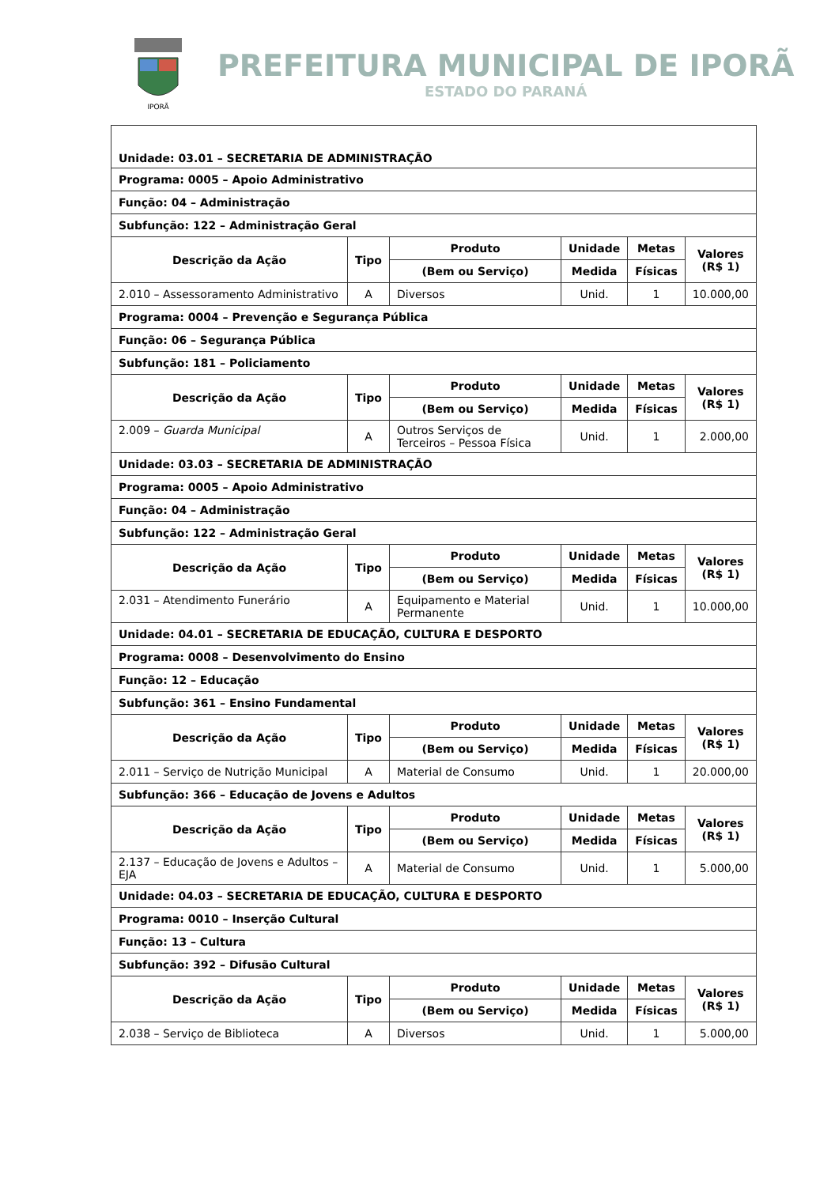IPORÃ
PREFEITURA MUNICIPAL DE IPORÃ
ESTADO DO PARANÁ
| Unidade: 03.01 – SECRETARIA DE ADMINISTRAÇÃO | | | | | |
| Programa: 0005 – Apoio Administrativo | | | | | |
| Função: 04 – Administração | | | | | |
| Subfunção: 122 – Administração Geral | | | | | |
| Descrição da Ação | Tipo | Produto | Unidade | Metas | Valores (R$ 1) |
| | | (Bem ou Serviço) | Medida | Físicas | |
| 2.010 – Assessoramento Administrativo | A | Diversos | Unid. | 1 | 10.000,00 |
| Programa: 0004 – Prevenção e Segurança Pública | | | | | |
| Função: 06 – Segurança Pública | | | | | |
| Subfunção: 181 – Policiamento | | | | | |
| Descrição da Ação | Tipo | Produto | Unidade | Metas | Valores (R$ 1) |
| | | (Bem ou Serviço) | Medida | Físicas | |
| 2.009 – Guarda Municipal | A | Outros Serviços de Terceiros – Pessoa Física | Unid. | 1 | 2.000,00 |
| Unidade: 03.03 – SECRETARIA DE ADMINISTRAÇÃO | | | | | |
| Programa: 0005 – Apoio Administrativo | | | | | |
| Função: 04 – Administração | | | | | |
| Subfunção: 122 – Administração Geral | | | | | |
| Descrição da Ação | Tipo | Produto | Unidade | Metas | Valores (R$ 1) |
| | | (Bem ou Serviço) | Medida | Físicas | |
| 2.031 – Atendimento Funerário | A | Equipamento e Material Permanente | Unid. | 1 | 10.000,00 |
| Unidade: 04.01 – SECRETARIA DE EDUCAÇÃO, CULTURA E DESPORTO | | | | | |
| Programa: 0008 – Desenvolvimento do Ensino | | | | | |
| Função: 12 – Educação | | | | | |
| Subfunção: 361 – Ensino Fundamental | | | | | |
| Descrição da Ação | Tipo | Produto | Unidade | Metas | Valores (R$ 1) |
| | | (Bem ou Serviço) | Medida | Físicas | |
| 2.011 – Serviço de Nutrição Municipal | A | Material de Consumo | Unid. | 1 | 20.000,00 |
| Subfunção: 366 – Educação de Jovens e Adultos | | | | | |
| Descrição da Ação | Tipo | Produto | Unidade | Metas | Valores (R$ 1) |
| | | (Bem ou Serviço) | Medida | Físicas | |
| 2.137 – Educação de Jovens e Adultos – EJA | A | Material de Consumo | Unid. | 1 | 5.000,00 |
| Unidade: 04.03 – SECRETARIA DE EDUCAÇÃO, CULTURA E DESPORTO | | | | | |
| Programa: 0010 – Inserção Cultural | | | | | |
| Função: 13 – Cultura | | | | | |
| Subfunção: 392 – Difusão Cultural | | | | | |
| Descrição da Ação | Tipo | Produto | Unidade | Metas | Valores (R$ 1) |
| | | (Bem ou Serviço) | Medida | Físicas | |
| 2.038 – Serviço de Biblioteca | A | Diversos | Unid. | 1 | 5.000,00 |